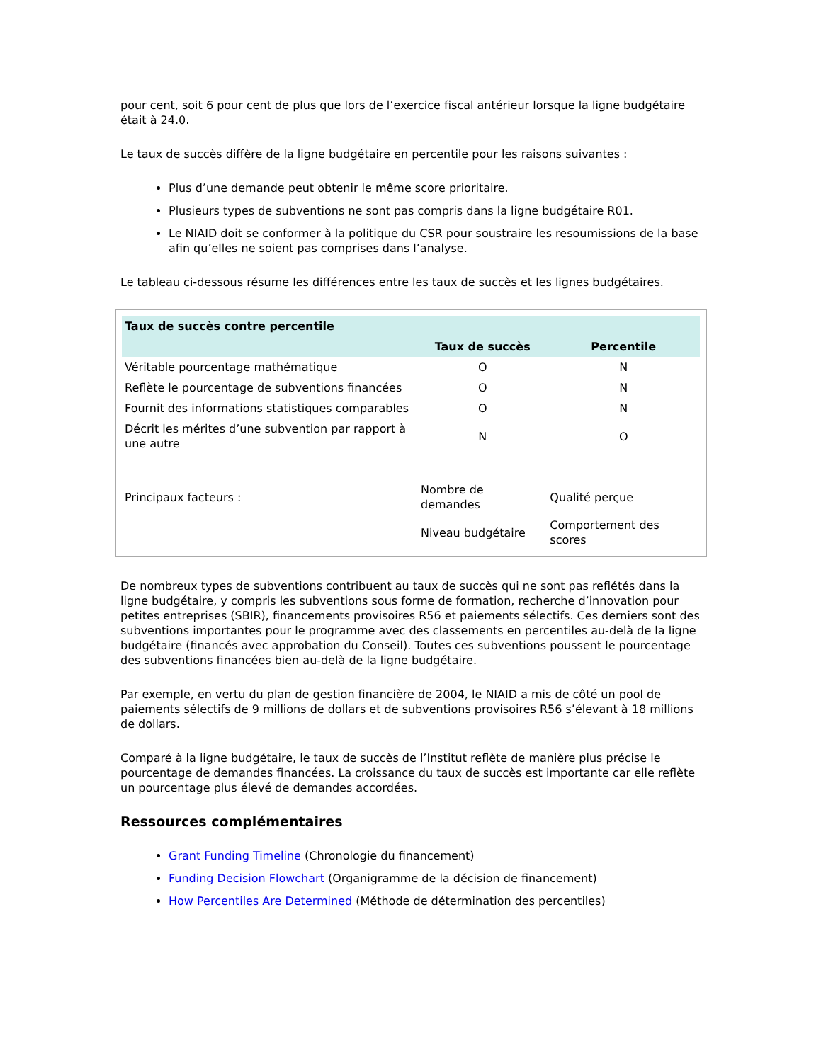pour cent, soit 6 pour cent de plus que lors de l’exercice fiscal antérieur lorsque la ligne budgétaire était à 24.0.
Le taux de succès diffère de la ligne budgétaire en percentile pour les raisons suivantes :
Plus d’une demande peut obtenir le même score prioritaire.
Plusieurs types de subventions ne sont pas compris dans la ligne budgétaire R01.
Le NIAID doit se conformer à la politique du CSR pour soustraire les resoumissions de la base afin qu’elles ne soient pas comprises dans l’analyse.
Le tableau ci-dessous résume les différences entre les taux de succès et les lignes budgétaires.
| Taux de succès contre percentile | | |
| --- | --- | --- |
| | Taux de succès | Percentile |
| Véritable pourcentage mathématique | O | N |
| Reflète le pourcentage de subventions financées | O | N |
| Fournit des informations statistiques comparables | O | N |
| Décrit les mérites d’une subvention par rapport à une autre | N | O |
| Principaux facteurs : | Nombre de demandes | Qualité perçue |
| | Niveau budgétaire | Comportement des scores |
De nombreux types de subventions contribuent au taux de succès qui ne sont pas reflétés dans la ligne budgétaire, y compris les subventions sous forme de formation, recherche d’innovation pour petites entreprises (SBIR), financements provisoires R56 et paiements sélectifs. Ces derniers sont des subventions importantes pour le programme avec des classements en percentiles au-delà de la ligne budgétaire (financés avec approbation du Conseil). Toutes ces subventions poussent le pourcentage des subventions financées bien au-delà de la ligne budgétaire.
Par exemple, en vertu du plan de gestion financière de 2004, le NIAID a mis de côté un pool de paiements sélectifs de 9 millions de dollars et de subventions provisoires R56 s’élevant à 18 millions de dollars.
Comparé à la ligne budgétaire, le taux de succès de l’Institut reflète de manière plus précise le pourcentage de demandes financées. La croissance du taux de succès est importante car elle reflète un pourcentage plus élevé de demandes accordées.
Ressources complémentaires
Grant Funding Timeline (Chronologie du financement)
Funding Decision Flowchart (Organigramme de la décision de financement)
How Percentiles Are Determined (Méthode de détermination des percentiles)